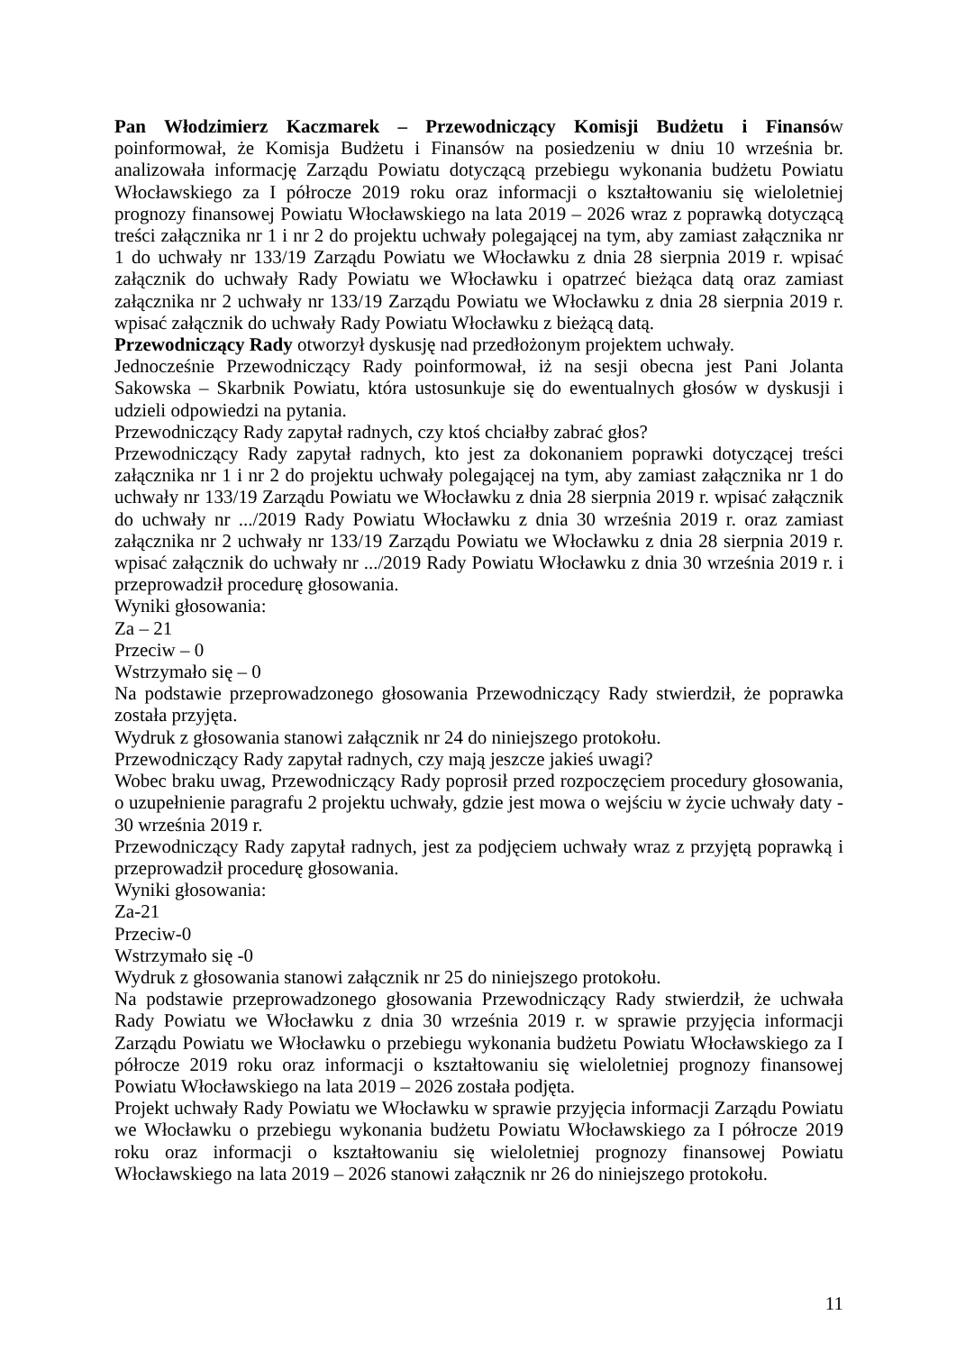Pan Włodzimierz Kaczmarek – Przewodniczący Komisji Budżetu i Finansów poinformował, że Komisja Budżetu i Finansów na posiedzeniu w dniu 10 września br. analizowała informację Zarządu Powiatu dotyczącą przebiegu wykonania budżetu Powiatu Włocławskiego za I półrocze 2019 roku oraz informacji o kształtowaniu się wieloletniej prognozy finansowej Powiatu Włocławskiego na lata 2019 – 2026 wraz z poprawką dotyczącą treści załącznika nr 1 i nr 2 do projektu uchwały polegającej na tym, aby zamiast załącznika nr 1 do uchwały nr 133/19 Zarządu Powiatu we Włocławku z dnia 28 sierpnia 2019 r. wpisać załącznik do uchwały Rady Powiatu we Włocławku i opatrzeć bieżąca datą oraz zamiast załącznika nr 2 uchwały nr 133/19 Zarządu Powiatu we Włocławku z dnia 28 sierpnia 2019 r. wpisać załącznik do uchwały Rady Powiatu Włocławku z bieżącą datą.
Przewodniczący Rady otworzył dyskusję nad przedłożonym projektem uchwały.
Jednocześnie Przewodniczący Rady poinformował, iż na sesji obecna jest Pani Jolanta Sakowska – Skarbnik Powiatu, która ustosunkuje się do ewentualnych głosów w dyskusji i udzieli odpowiedzi na pytania.
Przewodniczący Rady zapytał radnych, czy ktoś chciałby zabrać głos?
Przewodniczący Rady zapytał radnych, kto jest za dokonaniem poprawki dotyczącej treści załącznika nr 1 i nr 2 do projektu uchwały polegającej na tym, aby zamiast załącznika nr 1 do uchwały nr 133/19 Zarządu Powiatu we Włocławku z dnia 28 sierpnia 2019 r. wpisać załącznik do uchwały nr .../2019 Rady Powiatu Włocławku z dnia 30 września 2019 r. oraz zamiast załącznika nr 2 uchwały nr 133/19 Zarządu Powiatu we Włocławku z dnia 28 sierpnia 2019 r. wpisać załącznik do uchwały nr .../2019 Rady Powiatu Włocławku z dnia 30 września 2019 r. i przeprowadził procedurę głosowania.
Wyniki głosowania:
Za – 21
Przeciw – 0
Wstrzymało się – 0
Na podstawie przeprowadzonego głosowania Przewodniczący Rady stwierdził, że poprawka została przyjęta.
Wydruk z głosowania stanowi załącznik nr 24 do niniejszego protokołu.
Przewodniczący Rady zapytał radnych, czy mają jeszcze jakieś uwagi?
Wobec braku uwag, Przewodniczący Rady poprosił przed rozpoczęciem procedury głosowania, o uzupełnienie paragrafu 2 projektu uchwały, gdzie jest mowa o wejściu w życie uchwały daty - 30 września 2019 r.
Przewodniczący Rady zapytał radnych, jest za podjęciem uchwały wraz z przyjętą poprawką i przeprowadził procedurę głosowania.
Wyniki głosowania:
Za-21
Przeciw-0
Wstrzymało się -0
Wydruk z głosowania stanowi załącznik nr 25 do niniejszego protokołu.
Na podstawie przeprowadzonego głosowania Przewodniczący Rady stwierdził, że uchwała Rady Powiatu we Włocławku z dnia 30 września 2019 r. w sprawie przyjęcia informacji Zarządu Powiatu we Włocławku o przebiegu wykonania budżetu Powiatu Włocławskiego za I półrocze 2019 roku oraz informacji o kształtowaniu się wieloletniej prognozy finansowej Powiatu Włocławskiego na lata 2019 – 2026 została podjęta.
Projekt uchwały Rady Powiatu we Włocławku w sprawie przyjęcia informacji Zarządu Powiatu we Włocławku o przebiegu wykonania budżetu Powiatu Włocławskiego za I półrocze 2019 roku oraz informacji o kształtowaniu się wieloletniej prognozy finansowej Powiatu Włocławskiego na lata 2019 – 2026 stanowi załącznik nr 26 do niniejszego protokołu.
11